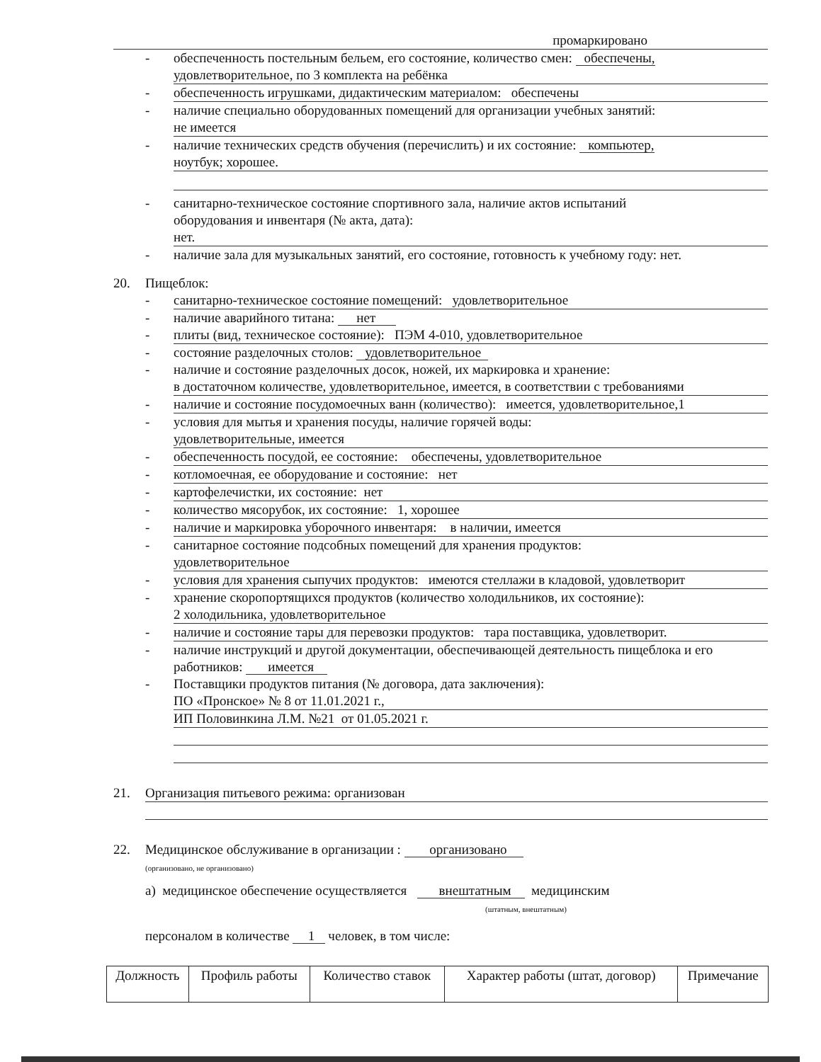промаркировано
- обеспеченность постельным бельем, его состояние, количество смен: обеспечены,
удовлетворительное, по 3 комплекта на ребёнка
-
обеспеченность игрушками, дидактическим материалом: обеспечены
- наличие специально оборудованных помещений для организации учебных занятий:
не имеется
- наличие технических средств обучения (перечислить) и их состояние: компьютер,
ноутбук; хорошее.
- санитарно-техническое состояние спортивного зала, наличие актов испытаний
оборудования и инвентаря (№ акта, дата):
нет.
- наличие зала для музыкальных занятий, его состояние, готовность к учебному году: нет.
20. Пищеблок:
-
санитарно-техническое состояние помещений: удовлетворительное
- наличие аварийного титана: нет
-
плиты (вид, техническое состояние): ПЭМ 4-010, удовлетворительное
- состояние разделочных столов: удовлетворительное
- наличие и состояние разделочных досок, ножей, их маркировка и хранение:
в достаточном количестве, удовлетворительное, имеется, в соответствии с требованиями
-
наличие и состояние посудомоечных ванн (количество): имеется, удовлетворительное,1
- условия для мытья и хранения посуды, наличие горячей воды:
удовлетворительные, имеется
-
обеспеченность посудой, ее состояние: обеспечены, удовлетворительное
-
котломоечная, ее оборудование и состояние: нет
-
картофелечистки, их состояние: нет
-
количество мясорубок, их состояние: 1, хорошее
-
наличие и маркировка уборочного инвентаря: в наличии, имеется
- санитарное состояние подсобных помещений для хранения продуктов:
удовлетворительное
-
условия для хранения сыпучих продуктов: имеются стеллажи в кладовой, удовлетворит
- хранение скоропортящихся продуктов (количество холодильников, их состояние):
2 холодильника, удовлетворительное
-
наличие и состояние тары для перевозки продуктов: тара поставщика, удовлетворит.
- наличие инструкций и другой документации, обеспечивающей деятельность пищеблока и его работников: имеется
- Поставщики продуктов питания (№ договора, дата заключения):
ПО «Пронское» № 8 от 11.01.2021 г.,
ИП Половинкина Л.М. №21 от 01.05.2021 г.
21.
Организация питьевого режима: организован
22. Медицинское обслуживание в организации : организовано
(организовано, не организовано)
а) медицинское обеспечение осуществляется внештатным медицинским
(штатным, внештатным)
персоналом в количестве 1 человек, в том числе:
| Должность | Профиль работы | Количество ставок | Характер работы (штат, договор) | Примечание |